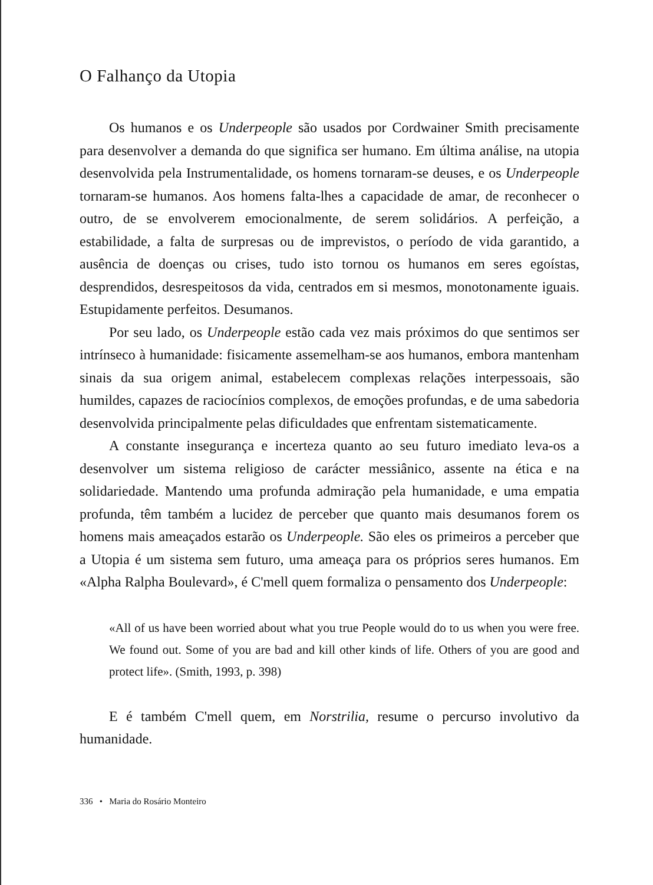O Falhanço da Utopia
Os humanos e os Underpeople são usados por Cordwainer Smith precisamente para desenvolver a demanda do que significa ser humano. Em última análise, na utopia desenvolvida pela Instrumentalidade, os homens tornaram-se deuses, e os Underpeople tornaram-se humanos. Aos homens falta-lhes a capacidade de amar, de reconhecer o outro, de se envolverem emocionalmente, de serem solidários. A perfeição, a estabilidade, a falta de surpresas ou de imprevistos, o período de vida garantido, a ausência de doenças ou crises, tudo isto tornou os humanos em seres egoístas, desprendidos, desrespeitosos da vida, centrados em si mesmos, monotonamente iguais. Estupidamente perfeitos. Desumanos.
Por seu lado, os Underpeople estão cada vez mais próximos do que sentimos ser intrínseco à humanidade: fisicamente assemelham-se aos humanos, embora mantenham sinais da sua origem animal, estabelecem complexas relações interpessoais, são humildes, capazes de raciocínios complexos, de emoções profundas, e de uma sabedoria desenvolvida principalmente pelas dificuldades que enfrentam sistematicamente.
A constante insegurança e incerteza quanto ao seu futuro imediato leva-os a desenvolver um sistema religioso de carácter messiânico, assente na ética e na solidariedade. Mantendo uma profunda admiração pela humanidade, e uma empatia profunda, têm também a lucidez de perceber que quanto mais desumanos forem os homens mais ameaçados estarão os Underpeople. São eles os primeiros a perceber que a Utopia é um sistema sem futuro, uma ameaça para os próprios seres humanos. Em «Alpha Ralpha Boulevard», é C'mell quem formaliza o pensamento dos Underpeople:
«All of us have been worried about what you true People would do to us when you were free. We found out. Some of you are bad and kill other kinds of life. Others of you are good and protect life». (Smith, 1993, p. 398)
E é também C'mell quem, em Norstrilia, resume o percurso involutivo da humanidade.
336 • Maria do Rosário Monteiro